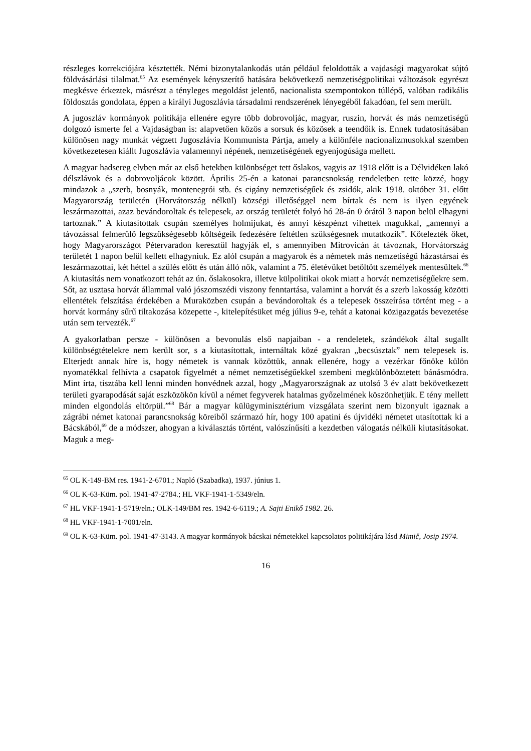részleges korrekciójára késztették. Némi bizonytalankodás után például feloldották a vajdasági magyarokat sújtó földvásárlási tilalmat.<sup>65</sup> Az események kényszerítő hatására bekövetkező nemzetiségpolitikai változások egyrészt megkésve érkeztek, másrészt a tényleges megoldást jelentő, nacionalista szempontokon túllépő, valóban radikális földosztás gondolata, éppen a királyi Jugoszlávia társadalmi rendszerének lényegéből fakadóan, fel sem merült.
A jugoszláv kormányok politikája ellenére egyre több dobrovoljác, magyar, ruszin, horvát és más nemzetiségű dolgozó ismerte fel a Vajdaságban is: alapvetően közös a sorsuk és közösek a teendőik is. Ennek tudatosításában különösen nagy munkát végzett Jugoszlávia Kommunista Pártja, amely a különféle nacionalizmusokkal szemben következetesen kiállt Jugoszlávia valamennyi népének, nemzetiségének egyenjogúsága mellett.
A magyar hadsereg elvben már az első hetekben különbséget tett őslakos, vagyis az 1918 előtt is a Délvidéken lakó délszlávok és a dobrovoljácok között. Április 25-én a katonai parancsnokság rendeletben tette közzé, hogy mindazok a „szerb, bosnyák, montenegrói stb. és cigány nemzetiségűek és zsidók, akik 1918. október 31. előtt Magyarország területén (Horvátország nélkül) községi illetőséggel nem bírtak és nem is ilyen egyének leszármazottai, azaz bevándoroltak és telepesek, az ország területét folyó hó 28-án 0 órától 3 napon belül elhagyni tartoznak.” A kiutasítottak csupán személyes holmijukat, és annyi készpénzt vihettek magukkal, „amennyi a távozással felmerülő legszükségesebb költségeik fedezésére feltétlen szükségesnek mutatkozik”. Kötelezték őket, hogy Magyarországot Pétervaradon keresztül hagyják el, s amennyiben Mitrovicán át távoznak, Horvátország területét 1 napon belül kellett elhagyniuk. Ez alól csupán a magyarok és a németek más nemzetiségű házastársai és leszármazottai, két héttel a szülés előtt és után álló nők, valamint a 75. életévüket betöltött személyek mentesültek.<sup>66</sup> A kiutasítás nem vonatkozott tehát az ún. őslakosokra, illetve külpolitikai okok miatt a horvát nemzetiségűekre sem. Sőt, az usztasa horvát állammal való jószomszédi viszony fenntartása, valamint a horvát és a szerb lakosság közötti ellentétek felszítása érdekében a Muraközben csupán a bevándoroltak és a telepesek összeírása történt meg - a horvát kormány sűrű tiltakozása közepette -, kitelepítésüket még július 9-e, tehát a katonai közigazgatás bevezetése után sem tervezték.<sup>67</sup>
A gyakorlatban persze - különösen a bevonulás első napjaiban - a rendeletek, szándékok által sugallt különbségtételekre nem került sor, s a kiutasítottak, internáltak közé gyakran „becsúsztak” nem telepesek is. Elterjedt annak híre is, hogy németek is vannak közöttük, annak ellenére, hogy a vezérkar főnöke külön nyomatékkal felhívta a csapatok figyelmét a német nemzetiségűekkel szembeni megkülönböztetett bánásmódra. Mint írta, tisztába kell lenni minden honvédnek azzal, hogy „Magyarországnak az utolsó 3 év alatt bekövetkezett területi gyarapodását saját eszközökön kívül a német fegyverek hatalmas győzelmének köszönhetjük. E tény mellett minden elgondolás eltörpül.”<sup>68</sup> Bár a magyar külügyminisztérium vizsgálata szerint nem bizonyult igaznak a zágrábi német katonai parancsnokság köreiből származó hír, hogy 100 apatini és újvidéki németet utasítottak ki a Bácskából,<sup>69</sup> de a módszer, ahogyan a kiválasztás történt, valószínűsíti a kezdetben válogatás nélküli kiutasításokat. Maguk a meg-
<sup>65</sup> OL K-149-BM res. 1941-2-6701.; Napló (Szabadka), 1937. június 1.
<sup>66</sup> OL K-63-Küm. pol. 1941-47-2784.; HL VKF-1941-1-5349/eln.
<sup>67</sup> HL VKF-1941-1-5719/eln.; OLK-149/BM res. 1942-6-6119.; A. Sajti Enikő 1982. 26.
<sup>68</sup> HL VKF-1941-1-7001/eln.
<sup>69</sup> OL K-63-Küm. pol. 1941-47-3143. A magyar kormányok bácskai németekkel kapcsolatos politikájára lásd Mimič, Josip 1974.
16